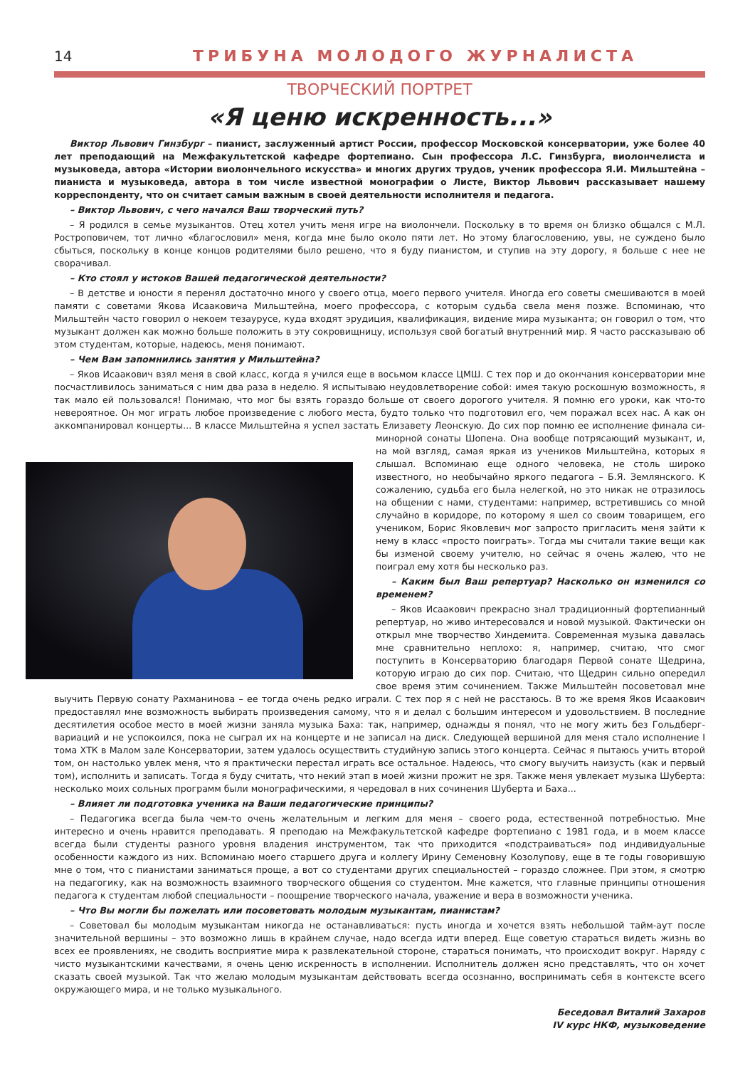14 ТРИБУНА МОЛОДОГО ЖУРНАЛИСТА
ТВОРЧЕСКИЙ ПОРТРЕТ
«Я ценю искренность...»
Виктор Львович Гинзбург – пианист, заслуженный артист России, профессор Московской консерватории, уже более 40 лет преподающий на Межфакультетской кафедре фортепиано. Сын профессора Л.С. Гинзбурга, виолончелиста и музыковеда, автора «Истории виолончельного искусства» и многих других трудов, ученик профессора Я.И. Мильштейна – пианиста и музыковеда, автора в том числе известной монографии о Листе, Виктор Львович рассказывает нашему корреспонденту, что он считает самым важным в своей деятельности исполнителя и педагога.
– Виктор Львович, с чего начался Ваш творческий путь?
– Я родился в семье музыкантов. Отец хотел учить меня игре на виолончели. Поскольку в то время он близко общался с М.Л. Ростроповичем, тот лично «благословил» меня, когда мне было около пяти лет. Но этому благословению, увы, не суждено было сбыться, поскольку в конце концов родителями было решено, что я буду пианистом, и ступив на эту дорогу, я больше с нее не сворачивал.
– Кто стоял у истоков Вашей педагогической деятельности?
– В детстве и юности я перенял достаточно много у своего отца, моего первого учителя. Иногда его советы смешиваются в моей памяти с советами Якова Исааковича Мильштейна, моего профессора, с которым судьба свела меня позже. Вспоминаю, что Мильштейн часто говорил о некоем тезаурусе, куда входят эрудиция, квалификация, видение мира музыканта; он говорил о том, что музыкант должен как можно больше положить в эту сокровищницу, используя свой богатый внутренний мир. Я часто рассказываю об этом студентам, которые, надеюсь, меня понимают.
– Чем Вам запомнились занятия у Мильштейна?
– Яков Исаакович взял меня в свой класс, когда я учился еще в восьмом классе ЦМШ. С тех пор и до окончания консерватории мне посчастливилось заниматься с ним два раза в неделю. Я испытываю неудовлетворение собой: имея такую роскошную возможность, я так мало ей пользовался! Понимаю, что мог бы взять гораздо больше от своего дорогого учителя. Я помню его уроки, как что-то невероятное. Он мог играть любое произведение с любого места, будто только что подготовил его, чем поражал всех нас. А как он аккомпанировал концерты... В классе Мильштейна я успел застать Елизавету Леонскую. До сих пор помню ее исполнение финала си-минорной сонаты Шопена. Она вообще потрясающий музыкант, и, на мой взгляд, самая яркая из учеников Мильштейна, которых я слышал. Вспоминаю еще одного человека, не столь широко известного, но необычайно яркого педагога – Б.Я. Землянского. К сожалению, судьба его была нелегкой, но это никак не отразилось на общении с нами, студентами: например, встретившись со мной случайно в коридоре, по которому я шел со своим товарищем, его учеником, Борис Яковлевич мог запросто пригласить меня зайти к нему в класс «просто поиграть». Тогда мы считали такие вещи как бы изменой своему учителю, но сейчас я очень жалею, что не поиграл ему хотя бы несколько раз.
– Каким был Ваш репертуар? Насколько он изменился со временем?
– Яков Исаакович прекрасно знал традиционный фортепианный репертуар, но живо интересовался и новой музыкой. Фактически он открыл мне творчество Хиндемита. Современная музыка давалась мне сравнительно неплохо: я, например, считаю, что смог поступить в Консерваторию благодаря Первой сонате Щедрина, которую играю до сих пор. Считаю, что Щедрин сильно опередил свое время этим сочинением. Также Мильштейн посоветовал мне выучить Первую сонату Рахманинова – ее тогда очень редко играли. С тех пор я с ней не расстаюсь. В то же время Яков Исаакович предоставлял мне возможность выбирать произведения самому, что я и делал с большим интересом и удовольствием. В последние десятилетия особое место в моей жизни заняла музыка Баха: так, например, однажды я понял, что не могу жить без Гольдберг-вариаций и не успокоился, пока не сыграл их на концерте и не записал на диск. Следующей вершиной для меня стало исполнение I тома ХТК в Малом зале Консерватории, затем удалось осуществить студийную запись этого концерта. Сейчас я пытаюсь учить второй том, он настолько увлек меня, что я практически перестал играть все остальное. Надеюсь, что смогу выучить наизусть (как и первый том), исполнить и записать. Тогда я буду считать, что некий этап в моей жизни прожит не зря. Также меня увлекает музыка Шуберта: несколько моих сольных программ были монографическими, я чередовал в них сочинения Шуберта и Баха...
– Влияет ли подготовка ученика на Ваши педагогические принципы?
– Педагогика всегда была чем-то очень желательным и легким для меня – своего рода, естественной потребностью. Мне интересно и очень нравится преподавать. Я преподаю на Межфакультетской кафедре фортепиано с 1981 года, и в моем классе всегда были студенты разного уровня владения инструментом, так что приходится «подстраиваться» под индивидуальные особенности каждого из них. Вспоминаю моего старшего друга и коллегу Ирину Семеновну Козолупову, еще в те годы говорившую мне о том, что с пианистами заниматься проще, а вот со студентами других специальностей – гораздо сложнее. При этом, я смотрю на педагогику, как на возможность взаимного творческого общения со студентом. Мне кажется, что главные принципы отношения педагога к студентам любой специальности – поощрение творческого начала, уважение и вера в возможности ученика.
– Что Вы могли бы пожелать или посоветовать молодым музыкантам, пианистам?
– Советовал бы молодым музыкантам никогда не останавливаться: пусть иногда и хочется взять небольшой тайм-аут после значительной вершины – это возможно лишь в крайнем случае, надо всегда идти вперед. Еще советую стараться видеть жизнь во всех ее проявлениях, не сводить восприятие мира к развлекательной стороне, стараться понимать, что происходит вокруг. Наряду с чисто музыкантскими качествами, я очень ценю искренность в исполнении. Исполнитель должен ясно представлять, что он хочет сказать своей музыкой. Так что желаю молодым музыкантам действовать всегда осознанно, воспринимать себя в контексте всего окружающего мира, и не только музыкального.
Беседовал Виталий Захаров
IV курс НКФ, музыковедение